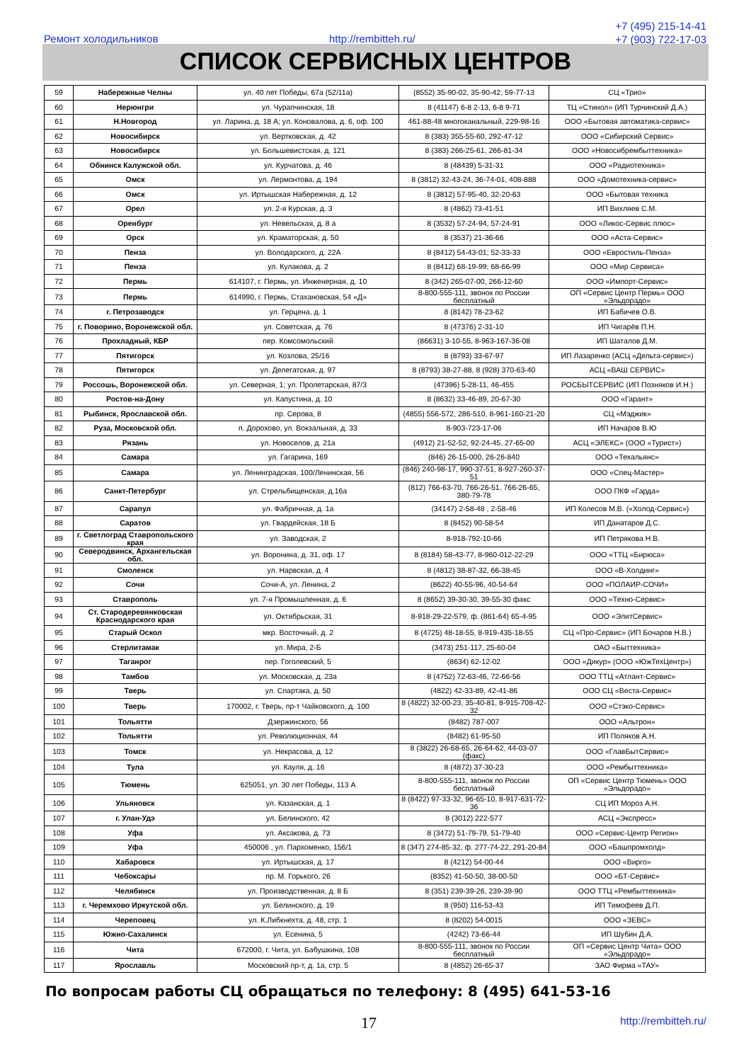Ремонт холодильников http://rembitteh.ru/
+7 (495) 215-14-41
+7 (903) 722-17-03
СПИСОК СЕРВИСНЫХ ЦЕНТРОВ
| 59 | Набережные Челны | ул. 40 лет Победы, 67а (52/11а) | (8552) 35-90-02, 35-90-42, 59-77-13 | СЦ «Трио» |
| 60 | Нерюнгри | ул. Чурапчинская, 18 | 8 (41147) 6-8 2-13, 6-8 9-71 | ТЦ «Стинол» (ИП Турчинский Д.А.) |
| 61 | Н.Новгород | ул. Ларина, д. 18 А; ул. Коновалова, д. 6, оф. 100 | 461-88-48 многоканальный, 229-98-16 | ООО «Бытовая автоматика-сервис» |
| 62 | Новосибирск | ул. Вертковская, д. 42 | 8 (383) 355-55-60, 292-47-12 | ООО «Сибирский Сервис» |
| 63 | Новосибирск | ул. Большевистская, д. 121 | 8 (383) 266-25-61, 266-81-34 | ООО «Новосибрембыттехника» |
| 64 | Обнинск Калужской обл. | ул. Курчатова, д. 46 | 8 (48439) 5-31-31 | ООО «Радиотехника» |
| 65 | Омск | ул. Лермонтова, д. 194 | 8 (3812) 32-43-24, 36-74-01, 408-888 | ООО «Домотехника-сервис» |
| 66 | Омск | ул. Иртышская Набережная, д. 12 | 8 (3812) 57-95-40, 32-20-63 | ООО «Бытовая техника |
| 67 | Орел | ул. 2-я Курская, д. 3 | 8 (4862) 73-41-51 | ИП Вихляев С.М. |
| 68 | Оренбург | ул. Невельская, д. 8 а | 8 (3532) 57-24-94, 57-24-91 | ООО «Ликос-Сервис плюс» |
| 69 | Орск | ул. Краматорская, д. 50 | 8 (3537) 21-36-66 | ООО «Аста-Сервис» |
| 70 | Пенза | ул. Володарского, д. 22А | 8 (8412) 54-43-01; 52-33-33 | ООО «Евростиль-Пенза» |
| 71 | Пенза | ул. Кулакова, д. 2 | 8 (8412) 68-19-99; 68-66-99 | ООО «Мир Сервиса» |
| 72 | Пермь | 614107, г. Пермь, ул. Инженерная, д. 10 | 8 (342) 265-07-00, 266-12-60 | ООО «Импорт-Сервис» |
| 73 | Пермь | 614990, г. Пермь, Стахановская, 54 «Д» | 8-800-555-111, звонок по России бесплатный | ОП «Сервис Центр Пермь» ООО «Эльдорадо» |
| 74 | г. Петрозаводск | ул. Герцена, д. 1 | 8 (8142) 78-23-62 | ИП Бабичев О.В. |
| 75 | г. Поворино, Воронежской обл. | ул. Советская, д. 76 | 8 (47376) 2-31-10 | ИП Чигарёв П.Н. |
| 76 | Прохладный, КБР | пер. Комсомольский | (86631) 3-10-55, 8-963-167-36-08 | ИП Шаталов Д.М. |
| 77 | Пятигорск | ул. Козлова, 25/16 | 8 (8793) 33-67-97 | ИП Лазаренко (АСЦ «Дельта-сервис») |
| 78 | Пятигорск | ул. Делегатская, д. 97 | 8 (8793) 38-27-88, 8 (928) 370-63-40 | АСЦ «ВАШ СЕРВИС» |
| 79 | Россошь, Воронежской обл. | ул. Северная, 1; ул. Пролетарская, 87/3 | (47396) 5-28-11, 46-455 | РОСБЫТСЕРВИС (ИП Позняков И.Н.) |
| 80 | Ростов-на-Дону | ул. Капустина, д. 10 | 8 (8632) 33-46-89, 20-67-30 | ООО «Гарант» |
| 81 | Рыбинск, Ярославской обл. | пр. Серова, 8 | (4855) 556-572, 286-510, 8-961-160-21-20 | СЦ «Мэджик» |
| 82 | Руза, Московской обл. | п. Дорохово, ул. Вокзальная, д. 33 | 8-903-723-17-06 | ИП Начаров В.Ю |
| 83 | Рязань | ул. Новоселов, д. 21а | (4912) 21-52-52, 92-24-45, 27-65-00 | АСЦ «ЭЛЕКС» (ООО «Турист») |
| 84 | Самара | ул. Гагарина, 169 | (846) 26-15-000, 26-26-840 | ООО «Техальянс» |
| 85 | Самара | ул. Ленинградская, 100/Ленинская, 56 | (846) 240-98-17, 990-37-51, 8-927-260-37-51 | ООО «Спец-Мастер» |
| 86 | Санкт-Петербург | ул. Стрельбищенская, д.16а | (812) 766-63-70, 766-26-51, 766-26-65, 380-79-78 | ООО ПКФ «Гарда» |
| 87 | Сарапул | ул. Фабричная, д. 1а | (34147) 2-58-48 , 2-58-46 | ИП Колесов М.В. («Холод-Сервис») |
| 88 | Саратов | ул. Гвардейская, 18 Б | 8 (8452) 90-58-54 | ИП Данатаров Д.С. |
| 89 | г. Светлоград Ставропольского края | ул. Заводская, 2 | 8-918-792-10-66 | ИП Петрякова Н.В. |
| 90 | Северодвинск, Архангельская обл. | ул. Воронина, д. 31, оф. 17 | 8 (8184) 58-43-77, 8-960-012-22-29 | ООО «ТТЦ «Бирюса» |
| 91 | Смоленск | ул. Нарвская, д. 4 | 8 (4812) 38-87-32, 66-38-45 | ООО «В-Холдинг» |
| 92 | Сочи | Сочи-А, ул. Ленина, 2 | (8622) 40-55-96, 40-54-64 | ООО «ПОЛАИР-СОЧИ» |
| 93 | Ставрополь | ул. 7-я Промышленная, д. 6 | 8 (8652) 39-30-30, 39-55-30 факс | ООО «Техно-Сервис» |
| 94 | Ст. Стародеревянковская Краснодарского края | ул. Октябрьская, 31 | 8-918-29-22-579, ф. (861-64) 65-4-95 | ООО «ЭлитСервис» |
| 95 | Старый Оскол | мкр. Восточный, д. 2 | 8 (4725) 48-18-55, 8-919-435-18-55 | СЦ «Про-Сервис» (ИП Бочаров Н.В.) |
| 96 | Стерлитамак | ул. Мира, 2-Б | (3473) 251-117, 25-60-04 | ОАО «Быттехника» |
| 97 | Таганрог | пер. Гоголевский, 5 | (8634) 62-12-02 | ООО «Дикур» (ООО «ЮжТехЦентр») |
| 98 | Тамбов | ул. Московская, д. 23а | 8 (4752) 72-63-46, 72-66-56 | ООО ТТЦ «Атлант-Сервис» |
| 99 | Тверь | ул. Спартака, д. 50 | (4822) 42-33-89, 42-41-86 | ООО СЦ «Веста-Сервис» |
| 100 | Тверь | 170002, г. Тверь, пр-т Чайковского, д. 100 | 8 (4822) 32-00-23, 35-40-81, 8-915-708-42-32 | ООО «Стэко-Сервис» |
| 101 | Тольятти | Дзержинского, 56 | (8482) 787-007 | ООО «Альтрон» |
| 102 | Тольятти | ул. Революционная, 44 | (8482) 61-95-50 | ИП Поляков А.Н. |
| 103 | Томск | ул. Некрасова, д. 12 | 8 (3822) 26-68-65, 26-64-62, 44-03-07 (факс) | ООО «ГлавБытСервис» |
| 104 | Тула | ул. Кауля, д. 16 | 8 (4872) 37-30-23 | ООО «Рембыттехника» |
| 105 | Тюмень | 625051, ул. 30 лет Победы, 113 А | 8-800-555-111, звонок по России бесплатный | ОП «Сервис Центр Тюмень» ООО «Эльдорадо» |
| 106 | Ульяновск | ул. Казанская, д. 1 | 8 (8422) 97-33-32, 96-65-10, 8-917-631-72-36 | СЦ ИП Мороз А.Н. |
| 107 | г. Улан-Удэ | ул. Белинского, 42 | 8 (3012) 222-577 | АСЦ «Экспресс» |
| 108 | Уфа | ул. Аксакова, д. 73 | 8 (3472) 51-79-79, 51-79-40 | ООО «Сервис-Центр Регион» |
| 109 | Уфа | 450006 , ул. Пархоменко, 156/1 | 8 (347) 274-85-32, ф. 277-74-22, 291-20-84 | ООО «Башпромхолд» |
| 110 | Хабаровск | ул. Иртышская, д. 17 | 8 (4212) 54-00-44 | ООО «Вирго» |
| 111 | Чебоксары | пр. М. Горького, 26 | (8352) 41-50-50, 38-00-50 | ООО «БТ-Сервис» |
| 112 | Челябинск | ул. Производственная, д. 8 Б | 8 (351) 239-39-26, 239-39-90 | ООО ТТЦ «Рембыттехника» |
| 113 | г. Черемхово Иркутской обл. | ул. Белинского, д. 19 | 8 (950) 116-53-43 | ИП Тимофеев Д.П. |
| 114 | Череповец | ул. К.Либкнехта, д. 48, стр. 1 | 8 (8202) 54-0015 | ООО «ЗЕВС» |
| 115 | Южно-Сахалинск | ул. Есенина, 5 | (4242) 73-66-44 | ИП Шубин Д.А. |
| 116 | Чита | 672000, г. Чита, ул. Бабушкина, 108 | 8-800-555-111, звонок по России бесплатный | ОП «Сервис Центр Чита» ООО «Эльдорадо» |
| 117 | Ярославль | Московский пр-т, д. 1а, стр. 5 | 8 (4852) 26-65-37 | ЗАО Фирма «ТАУ» |
По вопросам работы СЦ обращаться по телефону: 8 (495) 641-53-16
17 http://rembitteh.ru/